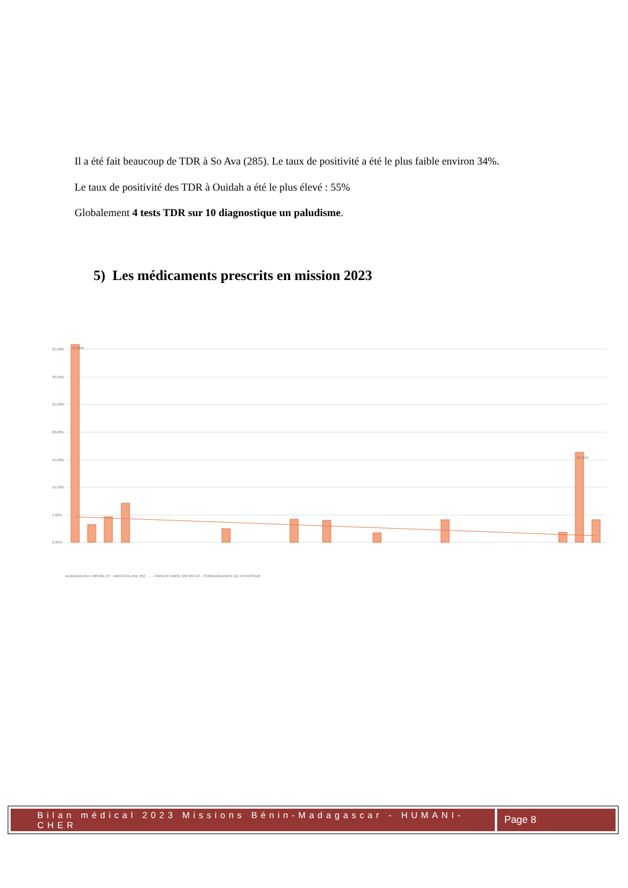Il a été fait beaucoup de TDR à So Ava (285). Le taux de positivité a été le plus faible environ 34%.
Le taux de positivité des TDR à Ouidah a été le plus élevé : 55%
Globalement 4 tests TDR sur 10 diagnostique un paludisme.
5) Les médicaments prescrits en mission 2023
35,00%
30,00%
25,00%
20,00%
15,00%
10,00%
5,00%
0,00%
35,89%
16,25%
ALBENDAZOLE 400 MG CP · AMOXICILLINE 250 · ... · PARACETAMOL 500 MG CP · PERMANGANATE DE POTASSIUM
Bilan médical 2023 Missions Bénin-Madagascar - HUMANI-CHER
Page 8